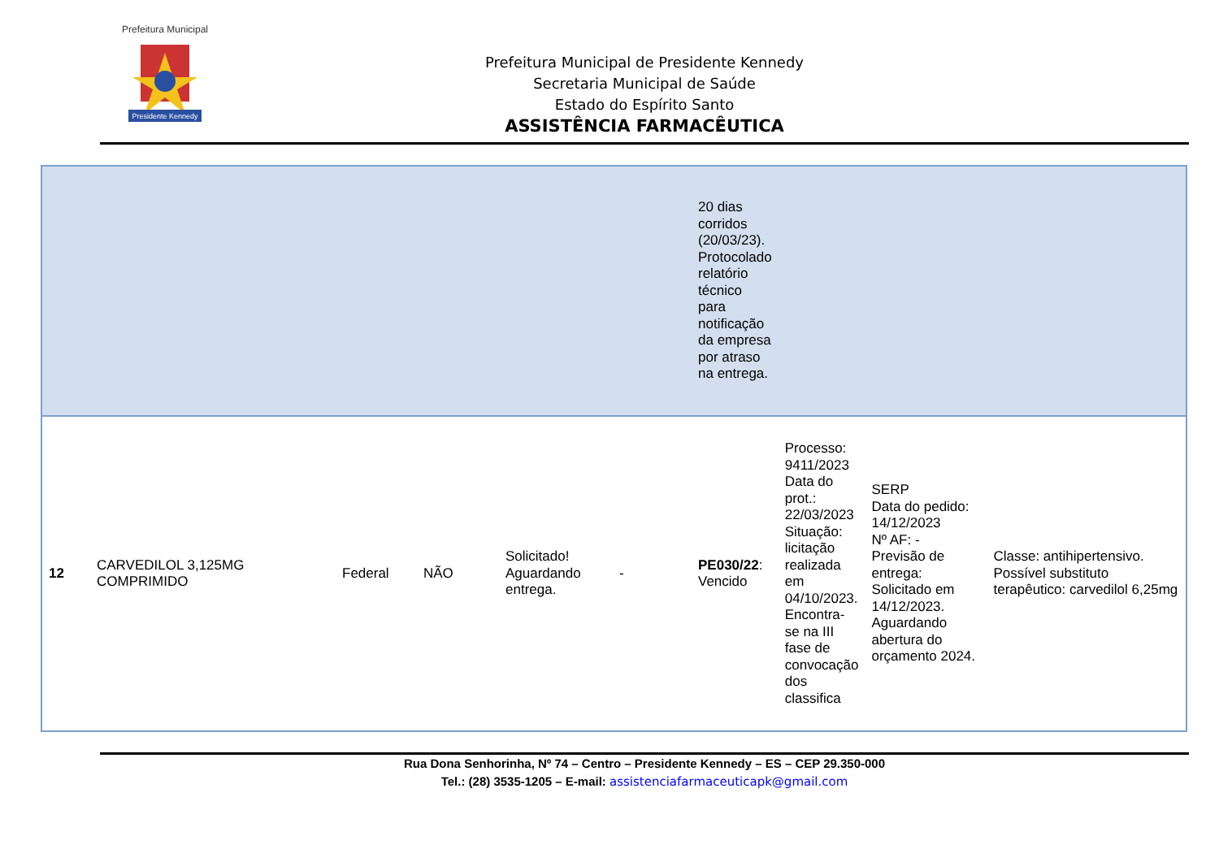Presidente Kennedy
Prefeitura Municipal
Prefeitura Municipal de Presidente Kennedy
Secretaria Municipal de Saúde
Estado do Espírito Santo
ASSISTÊNCIA FARMACÊUTICA
| | | | | | | 20 dias corridos (20/03/23). Protocolado relatório técnico para notificação da empresa por atraso na entrega. | | | |
| 12 | CARVEDILOL 3,125MG COMPRIMIDO | Federal | NÃO | Solicitado! Aguardando entrega. | - | PE030/22 : Vencido | Processo: 9411/2023 Data do prot.: 22/03/2023 Situação: licitação realizada em 04/10/2023. Encontra-se na III fase de convocação dos classifica | SERP Data do pedido: 14/12/2023 Nº AF: - Previsão de entrega: Solicitado em 14/12/2023. Aguardando abertura do orçamento 2024. | Classe: antihipertensivo. Possível substituto terapêutico: carvedilol 6,25mg |
Rua Dona Senhorinha, Nº 74 – Centro – Presidente Kennedy – ES – CEP 29.350-000
Tel.: (28) 3535-1205 – E-mail: assistenciafarmaceuticapk@gmail.com